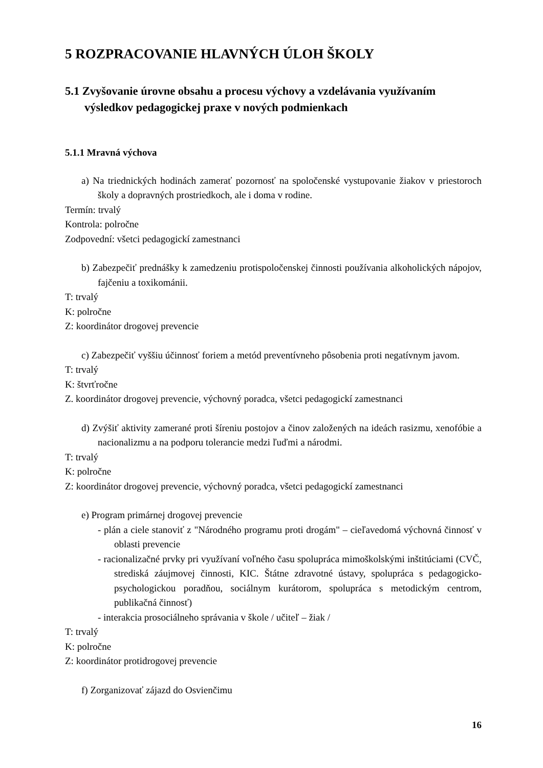5 ROZPRACOVANIE HLAVNÝCH ÚLOH ŠKOLY
5.1 Zvyšovanie úrovne obsahu a procesu výchovy a vzdelávania využívaním výsledkov pedagogickej praxe v nových podmienkach
5.1.1 Mravná výchova
a) Na triednických hodinách zamerať pozornosť na spoločenské vystupovanie žiakov v priestoroch školy a dopravných prostriedkoch, ale i doma v rodine.
Termín: trvalý
Kontrola: polročne
Zodpovední: všetci pedagogickí zamestnanci
b) Zabezpečiť prednášky k zamedzeniu protispoločenskej činnosti používania alkoholických nápojov, fajčeniu a toxikománii.
T: trvalý
K: polročne
Z: koordinátor drogovej prevencie
c) Zabezpečiť vyššiu účinnosť foriem a metód preventívneho pôsobenia proti negatívnym javom.
T: trvalý
K: štvrťročne
Z. koordinátor drogovej prevencie, výchovný poradca, všetci pedagogickí zamestnanci
d) Zvýšiť aktivity zamerané proti šíreniu postojov a činov založených na ideách rasizmu, xenofóbie a nacionalizmu a na podporu tolerancie medzi ľuďmi a národmi.
T: trvalý
K: polročne
Z: koordinátor drogovej prevencie, výchovný poradca, všetci pedagogickí zamestnanci
e) Program primárnej drogovej prevencie
- plán a ciele stanoviť z "Národného programu proti drogám" – cieľavedomá výchovná činnosť v oblasti prevencie
- racionalizačné prvky pri využívaní voľného času spolupráca mimoškolskými inštitúciami (CVČ, strediská záujmovej činnosti, KIC. Štátne zdravotné ústavy, spolupráca s pedagogicko-psychologickou poradňou, sociálnym kurátorom, spolupráca s metodickým centrom, publikačná činnosť)
- interakcia prosociálneho správania v škole / učiteľ – žiak /
T: trvalý
K: polročne
Z: koordinátor protidrogovej prevencie
f) Zorganizovať zájazd do Osvienčimu
16